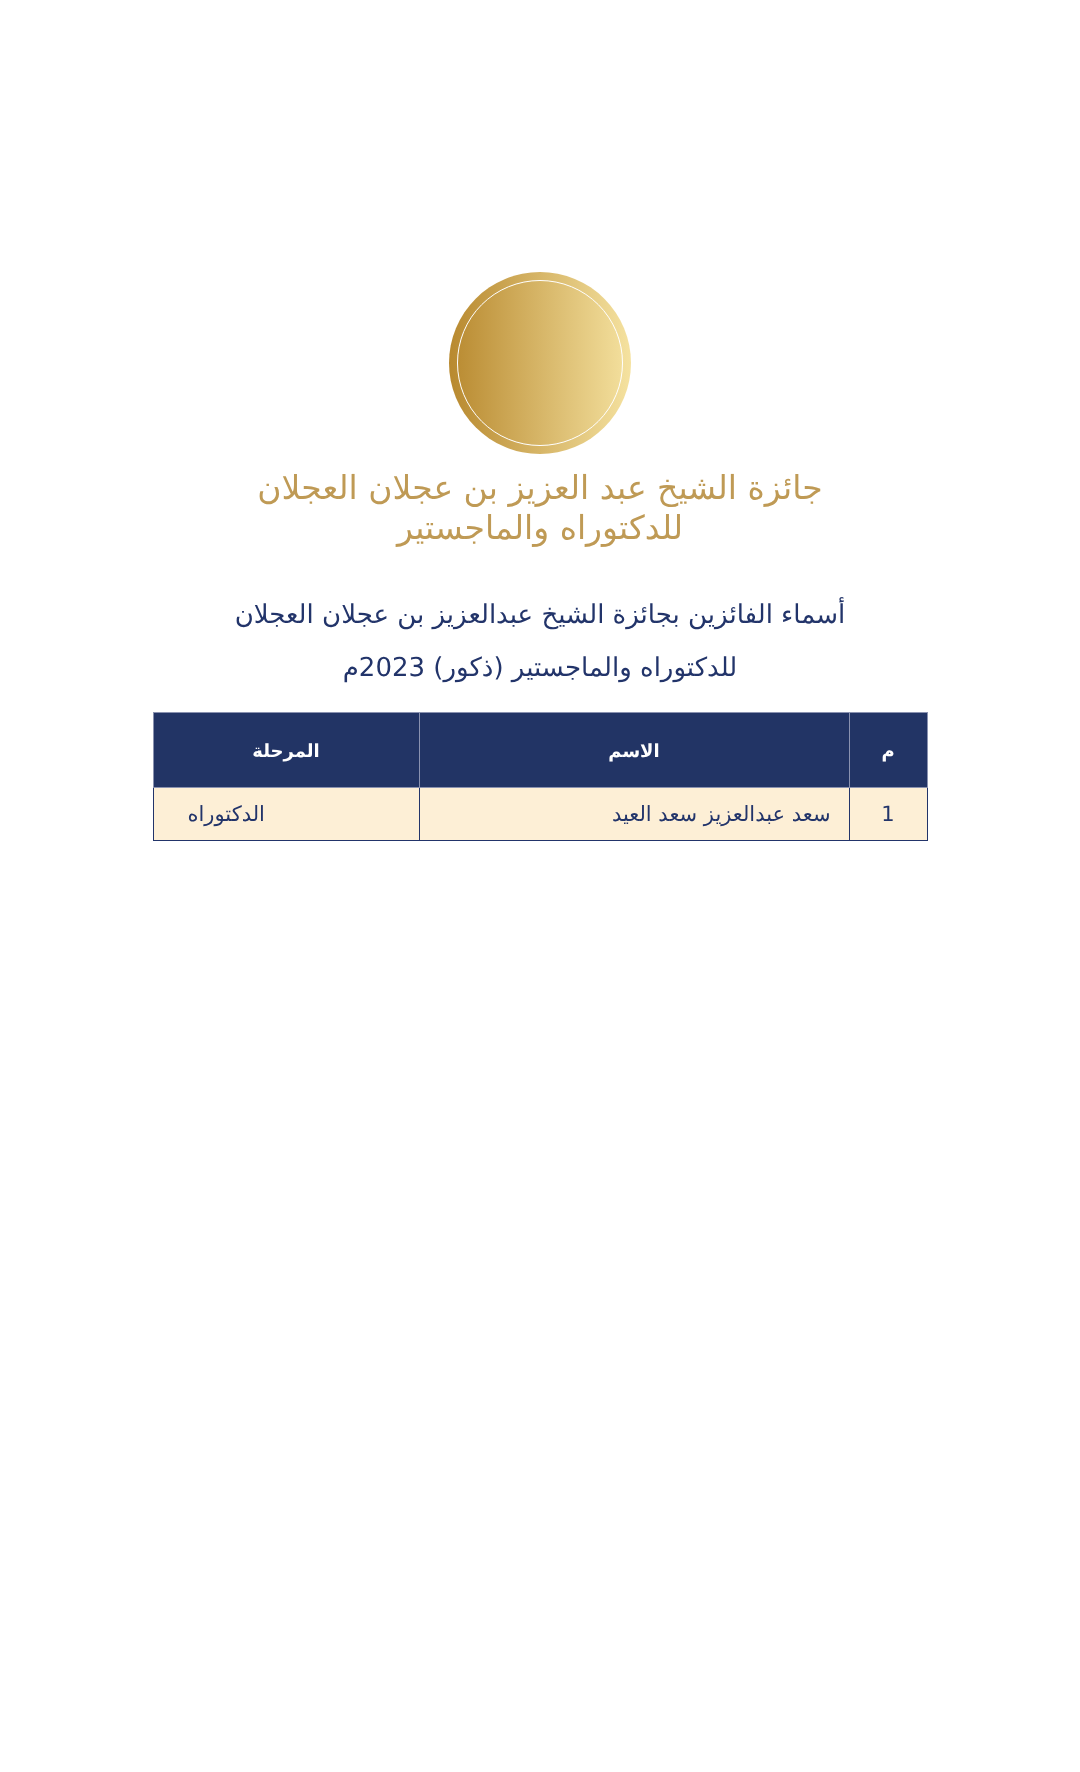جائزة الشيخ عبد العزيز بن عجلان العجلان
للدكتوراه والماجستير
أسماء الفائزين بجائزة الشيخ عبدالعزيز بن عجلان العجلان
للدكتوراه والماجستير (ذكور) 2023م
| م | الاسم | المرحلة |
| --- | --- | --- |
| 1 | سعد عبدالعزيز سعد العيد | الدكتوراه |